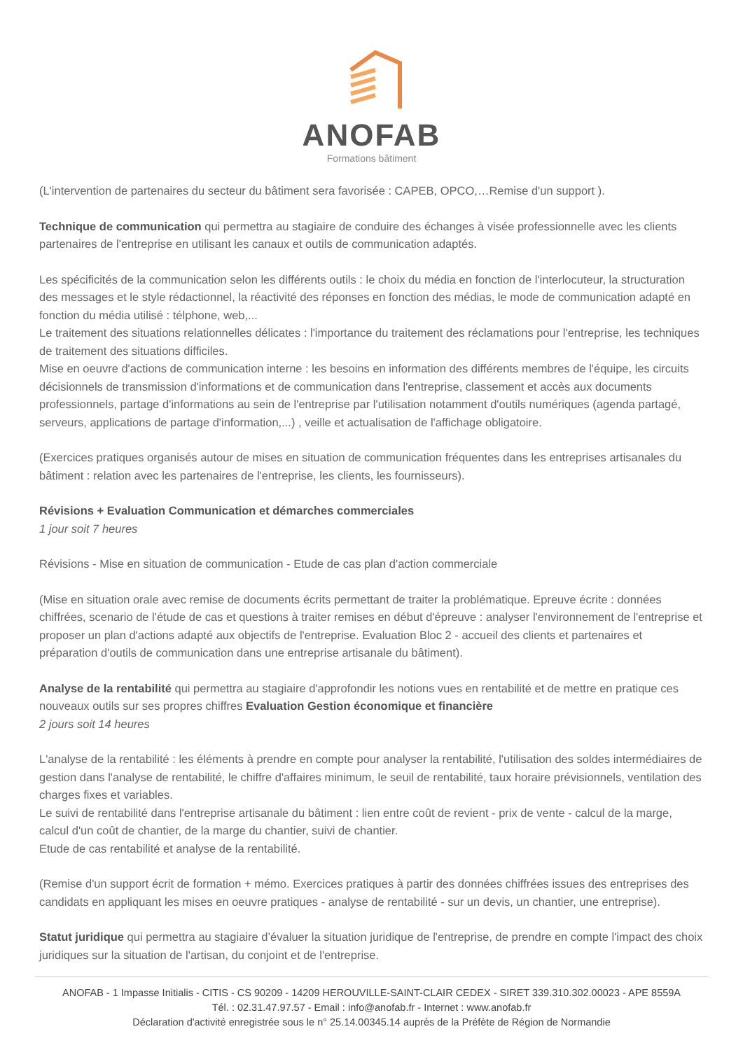ANOFAB
Formations bâtiment
(L'intervention de partenaires du secteur du bâtiment sera favorisée : CAPEB, OPCO,…Remise d'un support ).
Technique de communication qui permettra au stagiaire de conduire des échanges à visée professionnelle avec les clients partenaires de l'entreprise en utilisant les canaux et outils de communication adaptés.
Les spécificités de la communication selon les différents outils : le choix du média en fonction de l'interlocuteur, la structuration des messages et le style rédactionnel, la réactivité des réponses en fonction des médias, le mode de communication adapté en fonction du média utilisé : télphone, web,...
Le traitement des situations relationnelles délicates : l'importance du traitement des réclamations pour l'entreprise, les techniques de traitement des situations difficiles.
Mise en oeuvre d'actions de communication interne : les besoins en information des différents membres de l'équipe, les circuits décisionnels de transmission d'informations et de communication dans l'entreprise, classement et accès aux documents professionnels, partage d'informations au sein de l'entreprise par l'utilisation notamment d'outils numériques (agenda partagé, serveurs, applications de partage d'information,...) , veille et actualisation de l'affichage obligatoire.
(Exercices pratiques organisés autour de mises en situation de communication fréquentes dans les entreprises artisanales du bâtiment : relation avec les partenaires de l'entreprise, les clients, les fournisseurs).
Révisions + Evaluation Communication et démarches commerciales
1 jour soit 7 heures
Révisions - Mise en situation de communication - Etude de cas plan d'action commerciale
(Mise en situation orale avec remise de documents écrits permettant de traiter la problématique. Epreuve écrite : données chiffrées, scenario de l'étude de cas et questions à traiter remises en début d'épreuve : analyser l'environnement de l'entreprise et proposer un plan d'actions adapté aux objectifs de l'entreprise. Evaluation Bloc 2 - accueil des clients et partenaires et préparation d'outils de communication dans une entreprise artisanale du bâtiment).
Analyse de la rentabilité qui permettra au stagiaire d'approfondir les notions vues en rentabilité et de mettre en pratique ces nouveaux outils sur ses propres chiffres Evaluation Gestion économique et financière
2 jours soit 14 heures
L'analyse de la rentabilité : les éléments à prendre en compte pour analyser la rentabilité, l'utilisation des soldes intermédiaires de gestion dans l'analyse de rentabilité, le chiffre d'affaires minimum, le seuil de rentabilité, taux horaire prévisionnels, ventilation des charges fixes et variables.
Le suivi de rentabilité dans l'entreprise artisanale du bâtiment : lien entre coût de revient - prix de vente - calcul de la marge, calcul d'un coût de chantier, de la marge du chantier, suivi de chantier.
Etude de cas rentabilité et analyse de la rentabilité.
(Remise d'un support écrit de formation + mémo. Exercices pratiques à partir des données chiffrées issues des entreprises des candidats en appliquant les mises en oeuvre pratiques - analyse de rentabilité - sur un devis, un chantier, une entreprise).
Statut juridique qui permettra au stagiaire d’évaluer la situation juridique de l'entreprise, de prendre en compte l'impact des choix juridiques sur la situation de l'artisan, du conjoint et de l'entreprise.
ANOFAB - 1 Impasse Initialis - CITIS - CS 90209 - 14209 HEROUVILLE-SAINT-CLAIR CEDEX - SIRET 339.310.302.00023 - APE 8559A
Tél. : 02.31.47.97.57 - Email : info@anofab.fr - Internet : www.anofab.fr
Déclaration d'activité enregistrée sous le n° 25.14.00345.14 auprès de la Préfète de Région de Normandie